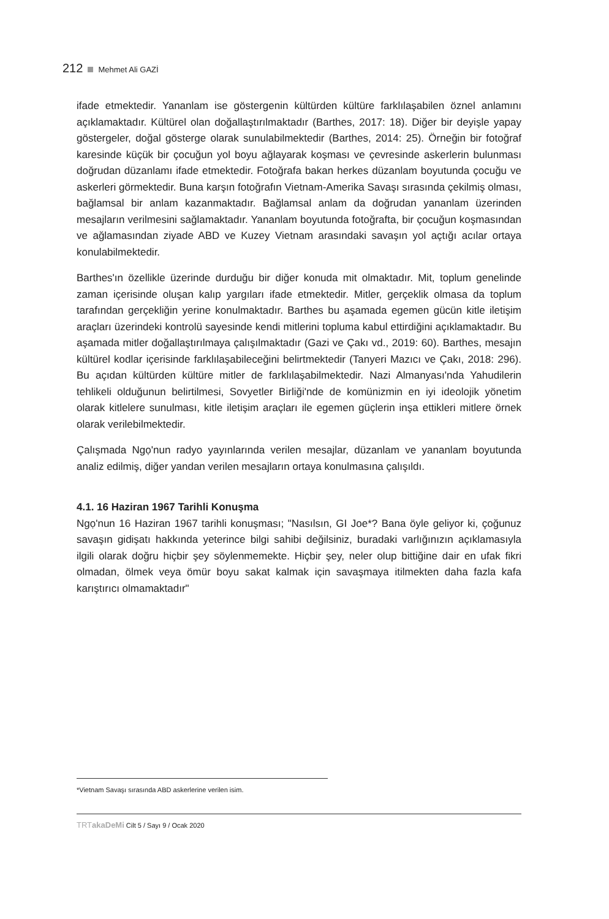212 Mehmet Ali GAZİ
ifade etmektedir. Yananlam ise göstergenin kültürden kültüre farklılaşabilen öznel anlamını açıklamaktadır. Kültürel olan doğallaştırılmaktadır (Barthes, 2017: 18). Diğer bir deyişle yapay göstergeler, doğal gösterge olarak sunulabilmektedir (Barthes, 2014: 25). Örneğin bir fotoğraf karesinde küçük bir çocuğun yol boyu ağlayarak koşması ve çevresinde askerlerin bulunması doğrudan düzanlamı ifade etmektedir. Fotoğrafa bakan herkes düzanlam boyutunda çocuğu ve askerleri görmektedir. Buna karşın fotoğrafın Vietnam-Amerika Savaşı sırasında çekilmiş olması, bağlamsal bir anlam kazanmaktadır. Bağlamsal anlam da doğrudan yananlam üzerinden mesajların verilmesini sağlamaktadır. Yananlam boyutunda fotoğrafta, bir çocuğun koşmasından ve ağlamasından ziyade ABD ve Kuzey Vietnam arasındaki savaşın yol açtığı acılar ortaya konulabilmektedir.
Barthes'ın özellikle üzerinde durduğu bir diğer konuda mit olmaktadır. Mit, toplum genelinde zaman içerisinde oluşan kalıp yargıları ifade etmektedir. Mitler, gerçeklik olmasa da toplum tarafından gerçekliğin yerine konulmaktadır. Barthes bu aşamada egemen gücün kitle iletişim araçları üzerindeki kontrolü sayesinde kendi mitlerini topluma kabul ettirdiğini açıklamaktadır. Bu aşamada mitler doğallaştırılmaya çalışılmaktadır (Gazi ve Çakı vd., 2019: 60). Barthes, mesajın kültürel kodlar içerisinde farklılaşabileceğini belirtmektedir (Tanyeri Mazıcı ve Çakı, 2018: 296). Bu açıdan kültürden kültüre mitler de farklılaşabilmektedir. Nazi Almanyası'nda Yahudilerin tehlikeli olduğunun belirtilmesi, Sovyetler Birliği'nde de komünizmin en iyi ideolojik yönetim olarak kitlelere sunulması, kitle iletişim araçları ile egemen güçlerin inşa ettikleri mitlere örnek olarak verilebilmektedir.
Çalışmada Ngọ'nun radyo yayınlarında verilen mesajlar, düzanlam ve yananlam boyutunda analiz edilmiş, diğer yandan verilen mesajların ortaya konulmasına çalışıldı.
4.1. 16 Haziran 1967 Tarihli Konuşma
Ngọ'nun 16 Haziran 1967 tarihli konuşması; "Nasılsın, GI Joe*? Bana öyle geliyor ki, çoğunuz savaşın gidişatı hakkında yeterince bilgi sahibi değilsiniz, buradaki varlığınızın açıklamasıyla ilgili olarak doğru hiçbir şey söylenmemekte. Hiçbir şey, neler olup bittiğine dair en ufak fikri olmadan, ölmek veya ömür boyu sakat kalmak için savaşmaya itilmekten daha fazla kafa karıştırıcı olmamaktadır"
*Vietnam Savaşı sırasında ABD askerlerine verilen isim.
TRTakaDeMi Cilt 5 / Sayı 9 / Ocak 2020